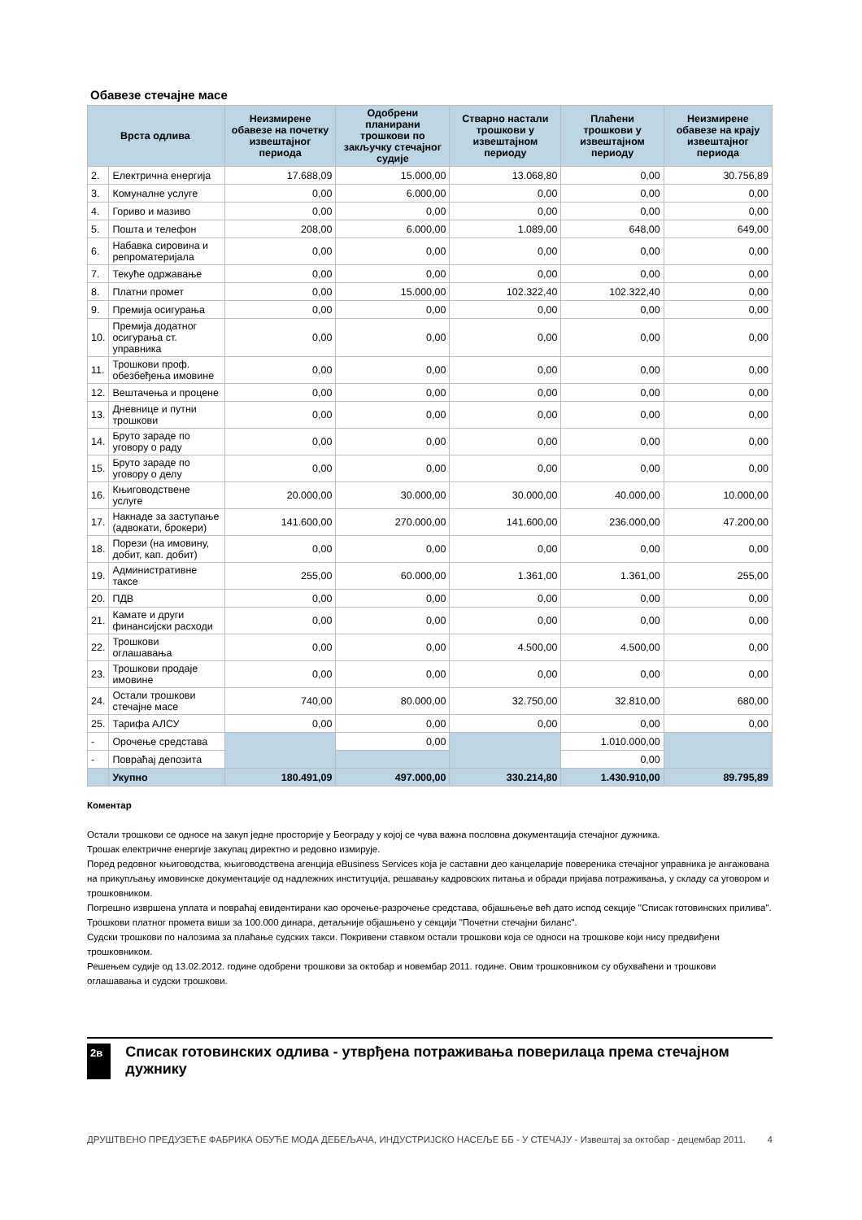Обавезе стечајне масе
| Врста одлива | | Неизмирене обавезе на почетку извештајног периода | Одобрени планирани трошкови по закључку стечајног судије | Стварно настали трошкови у извештајном периоду | Плаћени трошкови у извештајном периоду | Неизмирене обавезе на крају извештајног периода |
| --- | --- | --- | --- | --- | --- | --- |
| 2. | Електрична енергија | 17.688,09 | 15.000,00 | 13.068,80 | 0,00 | 30.756,89 |
| 3. | Комуналне услуге | 0,00 | 6.000,00 | 0,00 | 0,00 | 0,00 |
| 4. | Гориво и мазиво | 0,00 | 0,00 | 0,00 | 0,00 | 0,00 |
| 5. | Пошта и телефон | 208,00 | 6.000,00 | 1.089,00 | 648,00 | 649,00 |
| 6. | Набавка сировина и репроматеријала | 0,00 | 0,00 | 0,00 | 0,00 | 0,00 |
| 7. | Текуће одржавање | 0,00 | 0,00 | 0,00 | 0,00 | 0,00 |
| 8. | Платни промет | 0,00 | 15.000,00 | 102.322,40 | 102.322,40 | 0,00 |
| 9. | Премија осигурања | 0,00 | 0,00 | 0,00 | 0,00 | 0,00 |
| 10. | Премија додатног осигурања ст. управника | 0,00 | 0,00 | 0,00 | 0,00 | 0,00 |
| 11. | Трошкови проф. обезбеђења имовине | 0,00 | 0,00 | 0,00 | 0,00 | 0,00 |
| 12. | Вештачења и процене | 0,00 | 0,00 | 0,00 | 0,00 | 0,00 |
| 13. | Дневнице и путни трошкови | 0,00 | 0,00 | 0,00 | 0,00 | 0,00 |
| 14. | Бруто зараде по уговору о раду | 0,00 | 0,00 | 0,00 | 0,00 | 0,00 |
| 15. | Бруто зараде по уговору о делу | 0,00 | 0,00 | 0,00 | 0,00 | 0,00 |
| 16. | Књиговодствене услуге | 20.000,00 | 30.000,00 | 30.000,00 | 40.000,00 | 10.000,00 |
| 17. | Накнаде за заступање (адвокати, брокери) | 141.600,00 | 270.000,00 | 141.600,00 | 236.000,00 | 47.200,00 |
| 18. | Порези (на имовину, добит, кап. добит) | 0,00 | 0,00 | 0,00 | 0,00 | 0,00 |
| 19. | Административне таксе | 255,00 | 60.000,00 | 1.361,00 | 1.361,00 | 255,00 |
| 20. | ПДВ | 0,00 | 0,00 | 0,00 | 0,00 | 0,00 |
| 21. | Камате и други финансијски расходи | 0,00 | 0,00 | 0,00 | 0,00 | 0,00 |
| 22. | Трошкови оглашавања | 0,00 | 0,00 | 4.500,00 | 4.500,00 | 0,00 |
| 23. | Трошкови продаје имовине | 0,00 | 0,00 | 0,00 | 0,00 | 0,00 |
| 24. | Остали трошкови стечајне масе | 740,00 | 80.000,00 | 32.750,00 | 32.810,00 | 680,00 |
| 25. | Тарифа АЛСУ | 0,00 | 0,00 | 0,00 | 0,00 | 0,00 |
| - | Орочење средстава | | 0,00 | | 1.010.000,00 | |
| - | Повраћај депозита | | | | 0,00 | |
| | Укупно | 180.491,09 | 497.000,00 | 330.214,80 | 1.430.910,00 | 89.795,89 |
Коментар
Остали трошкови се односе на закуп једне просторије у Београду у којој се чува важна пословна документација стечајног дужника.
Трошак електричне енергије закупац директно и редовно измирује.
Поред редовног књиговодства, књиговодствена агенција eBusiness Services која је саставни део канцеларије повереника стечајног управника је ангажована на прикупљању имовинске документације од надлежних институција, решавању кадровских питања и обради пријава потраживања, у складу са уговором и трошковником.
Погрешно извршена уплата и повраћај евидентирани као орочење-разрочење средстава, објашњење већ дато испод секције "Списак готовинских прилива".
Трошкови платног промета виши за 100.000 динара, детаљније објашњено у секцији "Почетни стечајни биланс".
Судски трошкови по налозима за плаћање судских такси. Покривени ставком остали трошкови која се односи на трошкове који нису предвиђени трошковником.
Решењем судије од 13.02.2012. године одобрени трошкови за октобар и новембар 2011. године. Овим трошковником су обухваћени и трошкови оглашавања и судски трошкови.
2в
Списак готовинских одлива - утврђена потраживања поверилаца према стечајном дужнику
ДРУШТВЕНО ПРЕДУЗЕЋЕ ФАБРИКА ОБУЋЕ МОДА ДЕБЕЉАЧА, ИНДУСТРИЈСКО НАСЕЉЕ ББ - У СТЕЧАЈУ - Извештај за октобар - децембар 2011. 4